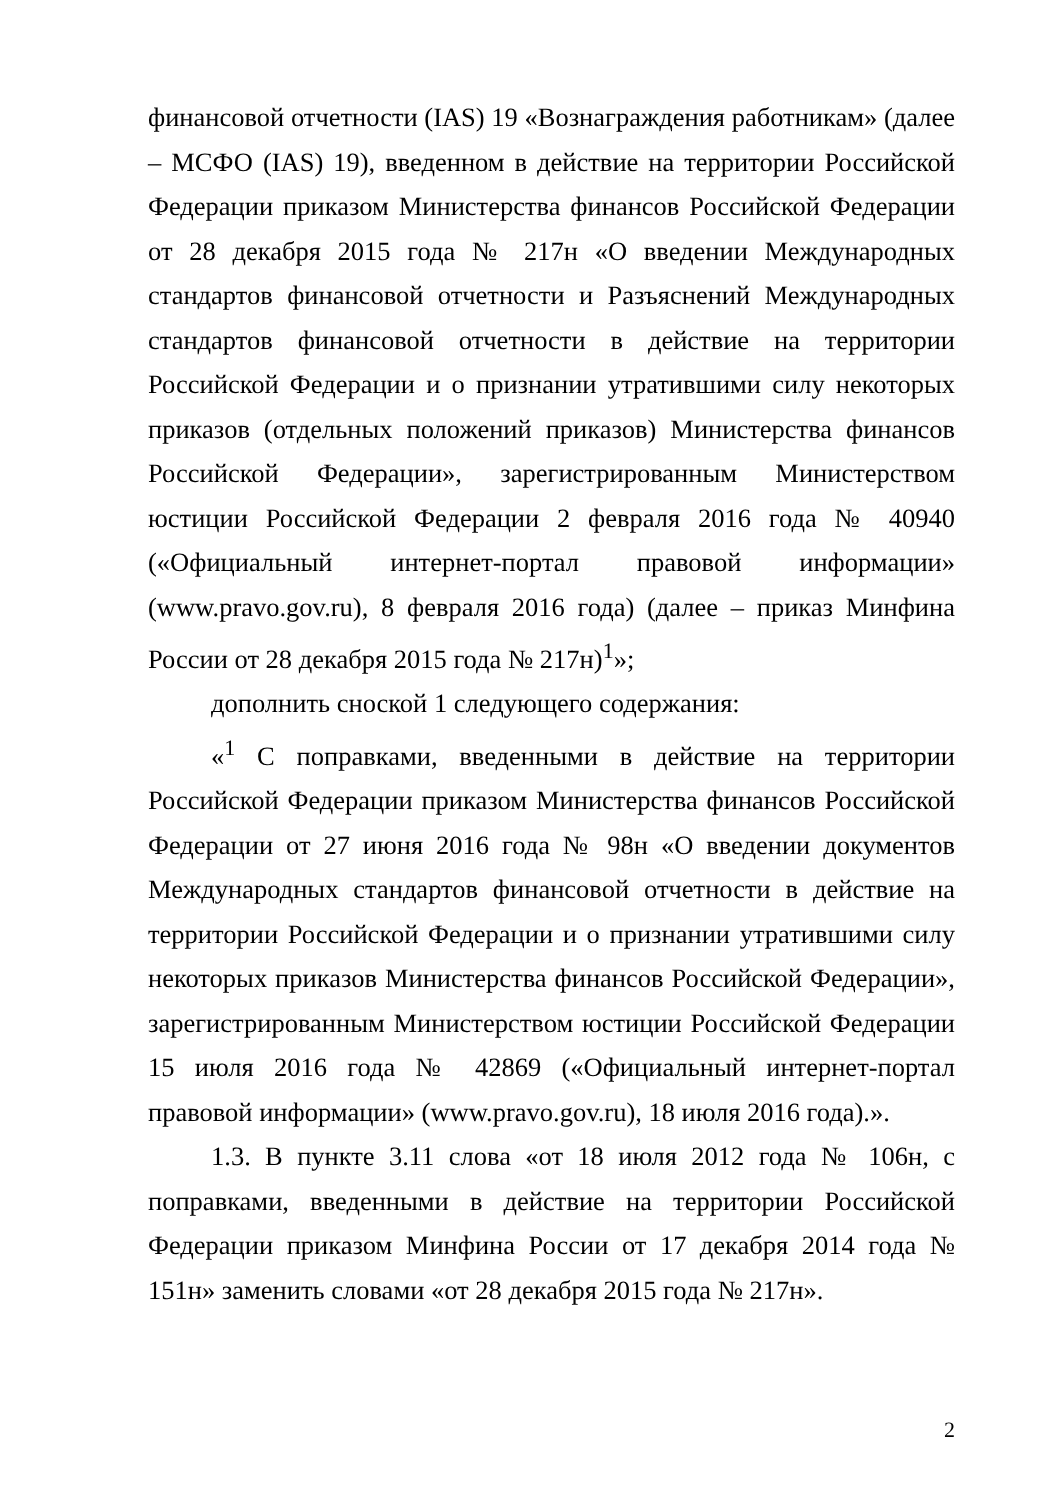финансовой отчетности (IAS) 19 «Вознаграждения работникам» (далее – МСФО (IAS) 19), введенном в действие на территории Российской Федерации приказом Министерства финансов Российской Федерации от 28 декабря 2015 года № 217н «О введении Международных стандартов финансовой отчетности и Разъяснений Международных стандартов финансовой отчетности в действие на территории Российской Федерации и о признании утратившими силу некоторых приказов (отдельных положений приказов) Министерства финансов Российской Федерации», зарегистрированным Министерством юстиции Российской Федерации 2 февраля 2016 года № 40940 («Официальный интернет-портал правовой информации» (www.pravo.gov.ru), 8 февраля 2016 года) (далее – приказ Минфина России от 28 декабря 2015 года № 217н)<sup>1</sup>»;
дополнить сноской 1 следующего содержания:
«<sup>1</sup> С поправками, введенными в действие на территории Российской Федерации приказом Министерства финансов Российской Федерации от 27 июня 2016 года № 98н «О введении документов Международных стандартов финансовой отчетности в действие на территории Российской Федерации и о признании утратившими силу некоторых приказов Министерства финансов Российской Федерации», зарегистрированным Министерством юстиции Российской Федерации 15 июля 2016 года № 42869 («Официальный интернет-портал правовой информации» (www.pravo.gov.ru), 18 июля 2016 года).».
1.3. В пункте 3.11 слова «от 18 июля 2012 года № 106н, с поправками, введенными в действие на территории Российской Федерации приказом Минфина России от 17 декабря 2014 года № 151н» заменить словами «от 28 декабря 2015 года № 217н».
2